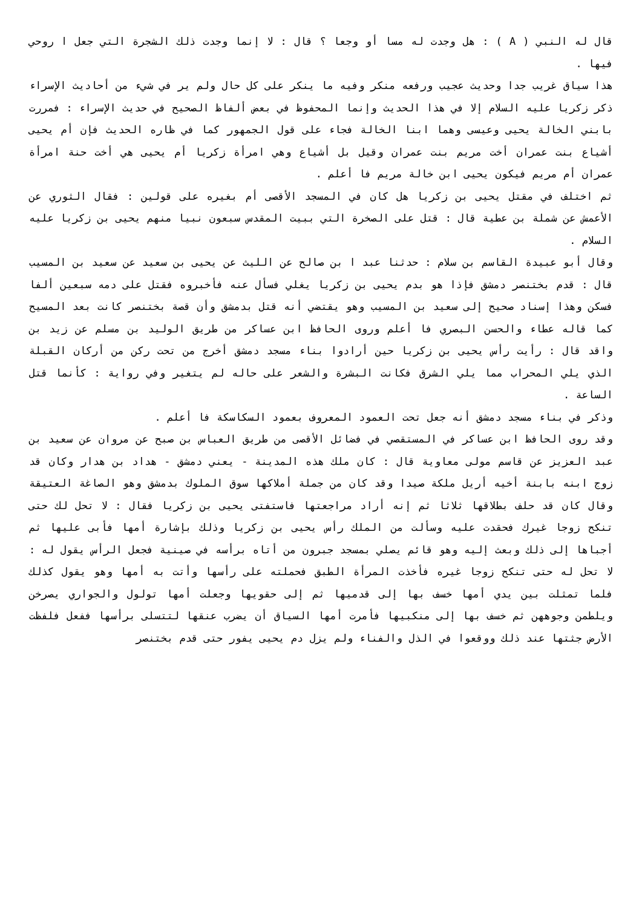قال له النبي ( A ) : هل وجدت له مسا أو وجعا ؟ قال : لا إنما وجدت ذلك الشجرة التي جعل ا روحي فيها .
هذا سياق غريب جدا وحديث عجيب ورفعه منكر وفيه ما ينكر على كل حال ولم ير في شيء من أحاديث الإسراء ذكر زكريا عليه السلام إلا في هذا الحديث وإنما المحفوظ في بعض ألفاظ الصحيح في حديث الإسراء : فمررت بابني الخالة يحيى وعيسى وهما ابنا الخالة فجاء على قول الجمهور كما في ظاره الحديث فإن أم يحيى أشياع بنت عمران أخت مريم بنت عمران وقيل بل أشياع وهي امرأة زكريا أم يحيى هي أخت حنة امرأة عمران أم مريم فيكون يحيى ابن خالة مريم فا أعلم .
ثم اختلف في مقتل يحيى بن زكريا هل كان في المسجد الأقصى أم بغيره على قولين : فقال الثوري عن الأعمش عن شملة بن عطية قال : قتل على الصخرة التي ببيت المقدس سبعون نبيا منهم يحيى بن زكريا عليه السلام .
وقال أبو عبيدة القاسم بن سلام : حدثنا عبد ا بن صالح عن الليث عن يحيى بن سعيد عن سعيد بن المسيب قال : قدم بختنصر دمشق فإذا هو بدم يحيى بن زكريا يغلي فسأل عنه فأخبروه فقتل على دمه سبعين ألفا فسكن وهذا إسناد صحيح إلى سعيد بن المسيب وهو يقتضي أنه قتل بدمشق وأن قصة بختنصر كانت بعد المسيح كما قاله عطاء والحسن البصري فا أعلم وروى الحافظ ابن عساكر من طريق الوليد بن مسلم عن زيد بن واقد قال : رأيت رأس يحيى بن زكريا حين أرادوا بناء مسجد دمشق أخرج من تحت ركن من أركان القبلة الذي يلي المحراب مما يلي الشرق فكانت البشرة والشعر على حاله لم يتغير وفي رواية : كأنما قتل الساعة .
وذكر في بناء مسجد دمشق أنه جعل تحت العمود المعروف بعمود السكاسكة فا أعلم .
وقد روى الحافظ ابن عساكر في المستقصي في فضائل الأقصى من طريق العباس بن صبح عن مروان عن سعيد بن عبد العزيز عن قاسم مولى معاوية قال : كان ملك هذه المدينة - يعني دمشق - هداد بن هدار وكان قد زوج ابنه بابنة أخيه أريل ملكة صيدا وقد كان من جملة أملاكها سوق الملوك بدمشق وهو الصاغة العتيقة وقال كان قد حلف بطلاقها ثلاثا ثم إنه أراد مراجعتها فاستفتى يحيى بن زكريا فقال : لا تحل لك حتى تنكح زوجا غيرك فحقدت عليه وسألت من الملك رأس يحيى بن زكريا وذلك بإشارة أمها فأبى عليها ثم أجباها إلى ذلك وبعث إليه وهو قائم يصلي بمسجد جبرون من أتاه برأسه في صينية فجعل الرأس يقول له : لا تحل له حتى تنكح زوجا غيره فأخذت المرأة الطبق فحملته على رأسها وأتت به أمها وهو يقول كذلك فلما تمثلت بين يدي أمها خسف بها إلى قدميها ثم إلى حقويها وجعلت أمها تولول والجواري يصرخن ويلطمن وجوههن ثم خسف بها إلى منكبيها فأمرت أمها السياق أن يضرب عنقها لتتسلى برأسها ففعل فلفظت الأرض جثتها عند ذلك ووقعوا في الذل والفناء ولم يزل دم يحيى يفور حتى قدم بختنصر